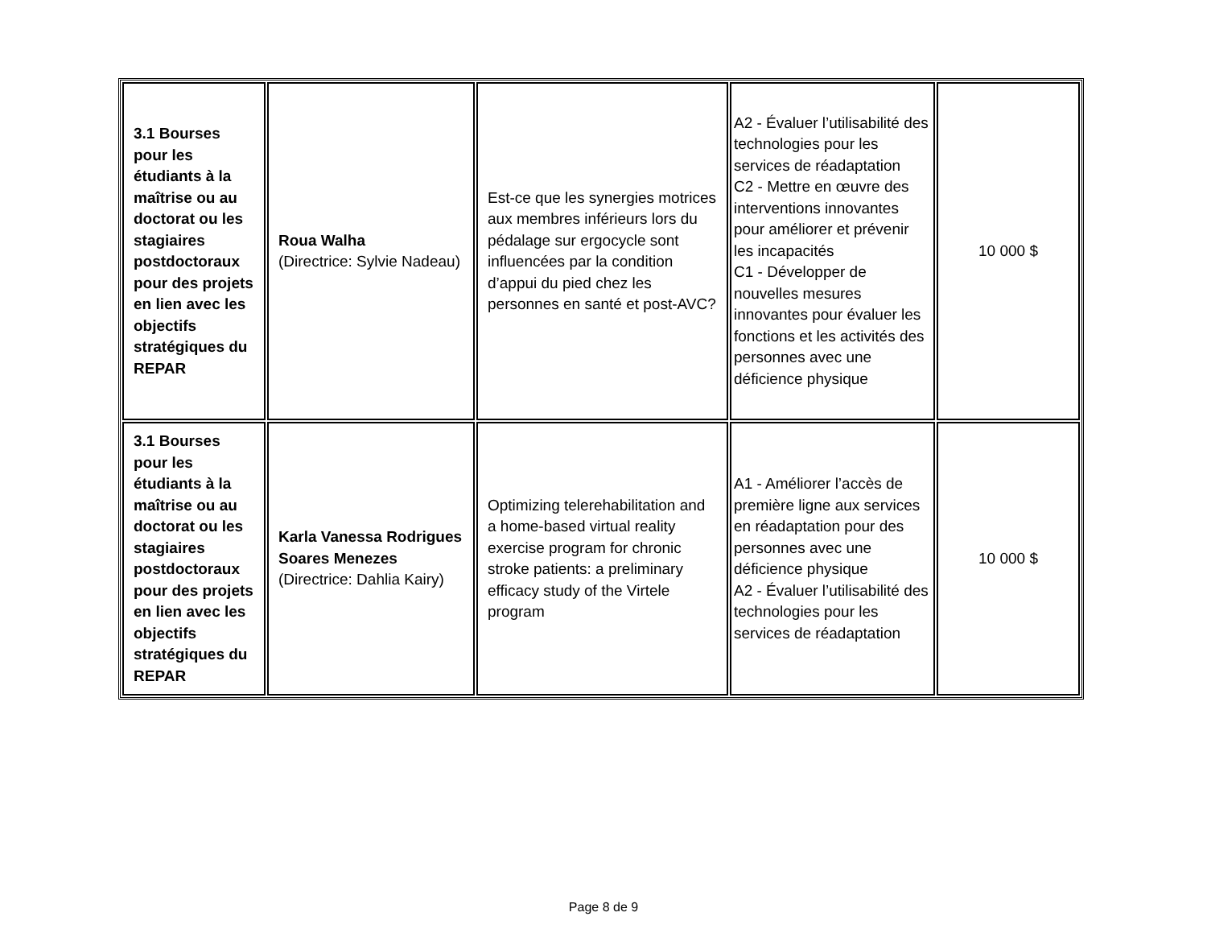| 3.1 Bourses pour les étudiants à la maîtrise ou au doctorat ou les stagiaires postdoctoraux pour des projets en lien avec les objectifs stratégiques du REPAR | Roua Walha (Directrice: Sylvie Nadeau) | Est-ce que les synergies motrices aux membres inférieurs lors du pédalage sur ergocycle sont influencées par la condition d’appui du pied chez les personnes en santé et post-AVC? | A2 - Évaluer l’utilisabilité des technologies pour les services de réadaptation C2 - Mettre en œuvre des interventions innovantes pour améliorer et prévenir les incapacités C1 - Développer de nouvelles mesures innovantes pour évaluer les fonctions et les activités des personnes avec une déficience physique | 10 000 $ |
| 3.1 Bourses pour les étudiants à la maîtrise ou au doctorat ou les stagiaires postdoctoraux pour des projets en lien avec les objectifs stratégiques du REPAR | Karla Vanessa Rodrigues Soares Menezes (Directrice: Dahlia Kairy) | Optimizing telerehabilitation and a home-based virtual reality exercise program for chronic stroke patients: a preliminary efficacy study of the Virtele program | A1 - Améliorer l’accès de première ligne aux services en réadaptation pour des personnes avec une déficience physique A2 - Évaluer l’utilisabilité des technologies pour les services de réadaptation | 10 000 $ |
Page 8 de 9